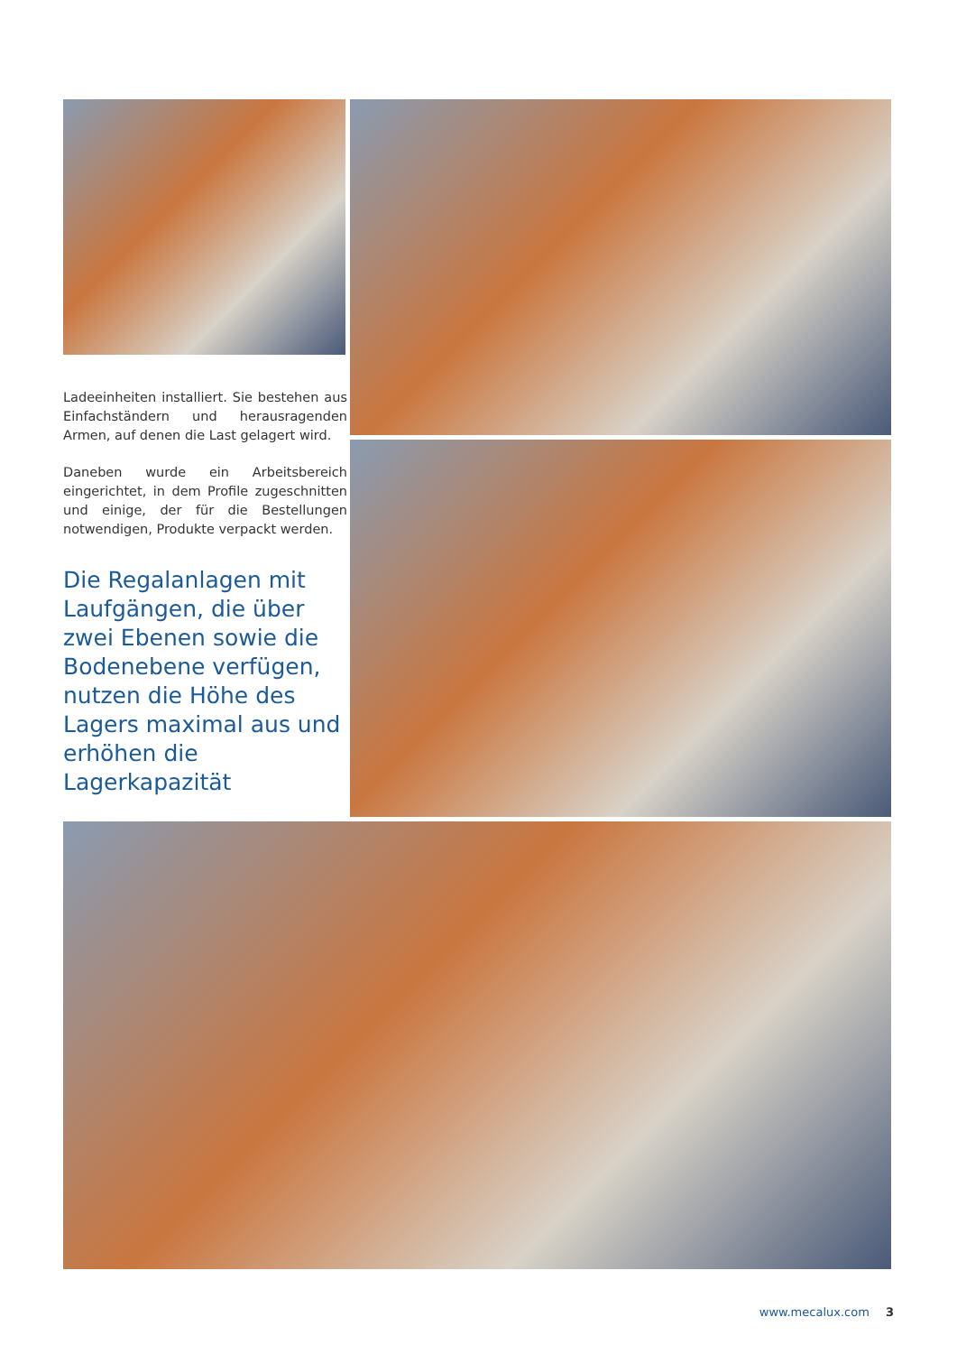Ladeeinheiten installiert. Sie bestehen aus Einfachständern und herausragenden Armen, auf denen die Last gelagert wird.
Daneben wurde ein Arbeitsbereich eingerichtet, in dem Profile zugeschnitten und einige, der für die Bestellungen notwendigen, Produkte verpackt werden.
Die Regalanlagen mit Laufgängen, die über zwei Ebenen sowie die Bodenebene verfügen, nutzen die Höhe des Lagers maximal aus und erhöhen die Lagerkapazität
www.mecalux.com 3